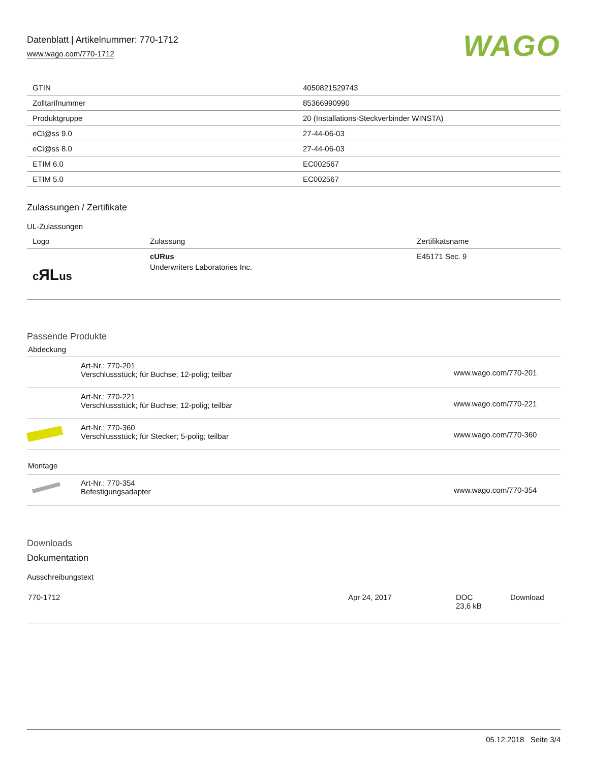Datenblatt | Artikelnummer: 770-1712
www.wago.com/770-1712
WAGO
| GTIN | 4050821529743 |
| Zolltarifnummer | 85366990990 |
| Produktgruppe | 20 (Installations-Steckverbinder WINSTA) |
| eCl@ss 9.0 | 27-44-06-03 |
| eCl@ss 8.0 | 27-44-06-03 |
| ETIM 6.0 | EC002567 |
| ETIM 5.0 | EC002567 |
Zulassungen / Zertifikate
UL-Zulassungen
| Logo | Zulassung | Zertifikatsname |
| --- | --- | --- |
| c ЯL us | cURus Underwriters Laboratories Inc. | E45171 Sec. 9 |
Passende Produkte
Abdeckung
| | Art-Nr.: 770-201 Verschlussstück; für Buchse; 12-polig; teilbar | www.wago.com/770-201 |
| | Art-Nr.: 770-221 Verschlussstück; für Buchse; 12-polig; teilbar | www.wago.com/770-221 |
| | Art-Nr.: 770-360 Verschlussstück; für Stecker; 5-polig; teilbar | www.wago.com/770-360 |
Montage
| | Art-Nr.: 770-354 Befestigungsadapter | www.wago.com/770-354 |
Downloads
Dokumentation
Ausschreibungstext
| 770-1712 | Apr 24, 2017 | DOC 23,6 kB | Download |
05.12.2018 Seite 3/4